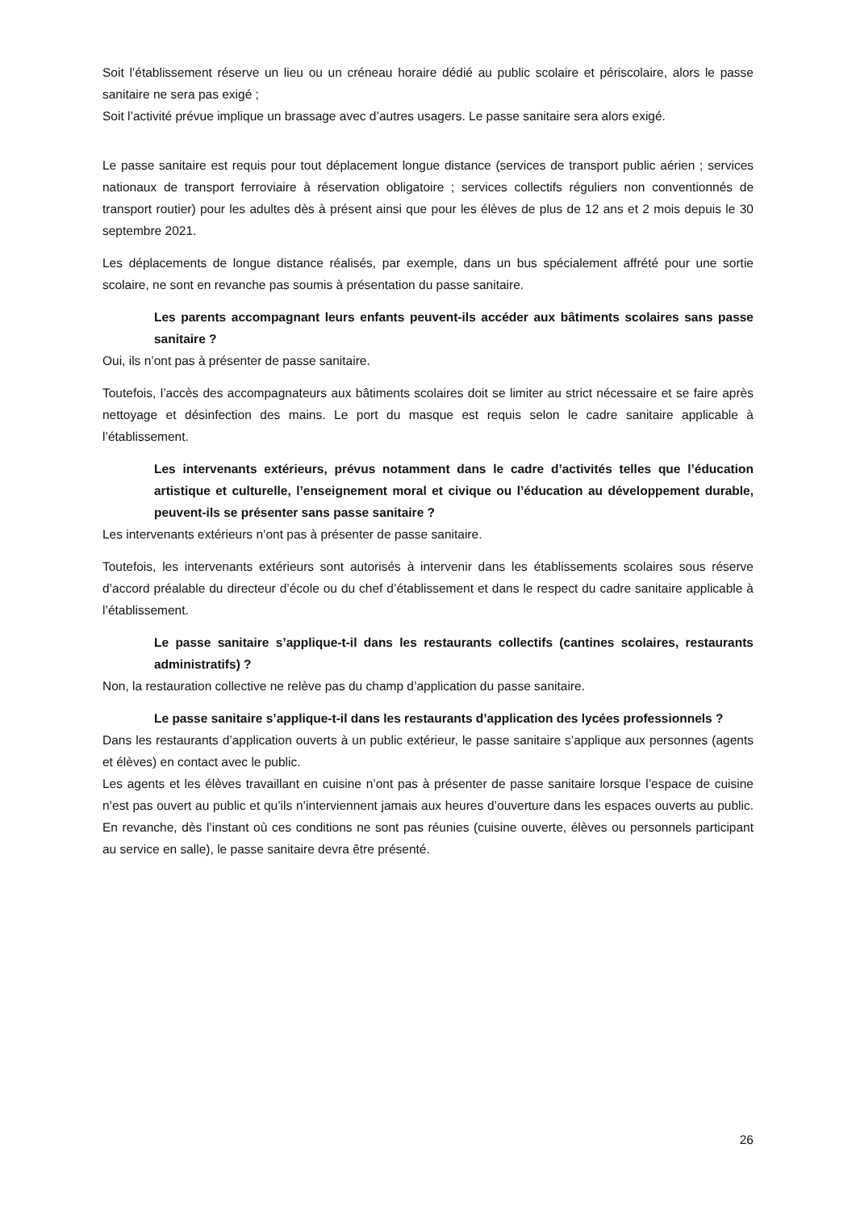Soit l’établissement réserve un lieu ou un créneau horaire dédié au public scolaire et périscolaire, alors le passe sanitaire ne sera pas exigé ;
Soit l’activité prévue implique un brassage avec d’autres usagers. Le passe sanitaire sera alors exigé.
Le passe sanitaire est requis pour tout déplacement longue distance (services de transport public aérien ; services nationaux de transport ferroviaire à réservation obligatoire ; services collectifs réguliers non conventionnés de transport routier) pour les adultes dès à présent ainsi que pour les élèves de plus de 12 ans et 2 mois depuis le 30 septembre 2021.
Les déplacements de longue distance réalisés, par exemple, dans un bus spécialement affrété pour une sortie scolaire, ne sont en revanche pas soumis à présentation du passe sanitaire.
Les parents accompagnant leurs enfants peuvent-ils accéder aux bâtiments scolaires sans passe sanitaire ?
Oui, ils n’ont pas à présenter de passe sanitaire.
Toutefois, l’accès des accompagnateurs aux bâtiments scolaires doit se limiter au strict nécessaire et se faire après nettoyage et désinfection des mains. Le port du masque est requis selon le cadre sanitaire applicable à l’établissement.
Les intervenants extérieurs, prévus notamment dans le cadre d’activités telles que l’éducation artistique et culturelle, l’enseignement moral et civique ou l’éducation au développement durable, peuvent-ils se présenter sans passe sanitaire ?
Les intervenants extérieurs n’ont pas à présenter de passe sanitaire.
Toutefois, les intervenants extérieurs sont autorisés à intervenir dans les établissements scolaires sous réserve d’accord préalable du directeur d’école ou du chef d’établissement et dans le respect du cadre sanitaire applicable à l’établissement.
Le passe sanitaire s’applique-t-il dans les restaurants collectifs (cantines scolaires, restaurants administratifs) ?
Non, la restauration collective ne relève pas du champ d’application du passe sanitaire.
Le passe sanitaire s’applique-t-il dans les restaurants d’application des lycées professionnels ?
Dans les restaurants d’application ouverts à un public extérieur, le passe sanitaire s’applique aux personnes (agents et élèves) en contact avec le public.
Les agents et les élèves travaillant en cuisine n’ont pas à présenter de passe sanitaire lorsque l’espace de cuisine n’est pas ouvert au public et qu’ils n’interviennent jamais aux heures d’ouverture dans les espaces ouverts au public. En revanche, dès l’instant où ces conditions ne sont pas réunies (cuisine ouverte, élèves ou personnels participant au service en salle), le passe sanitaire devra être présenté.
26